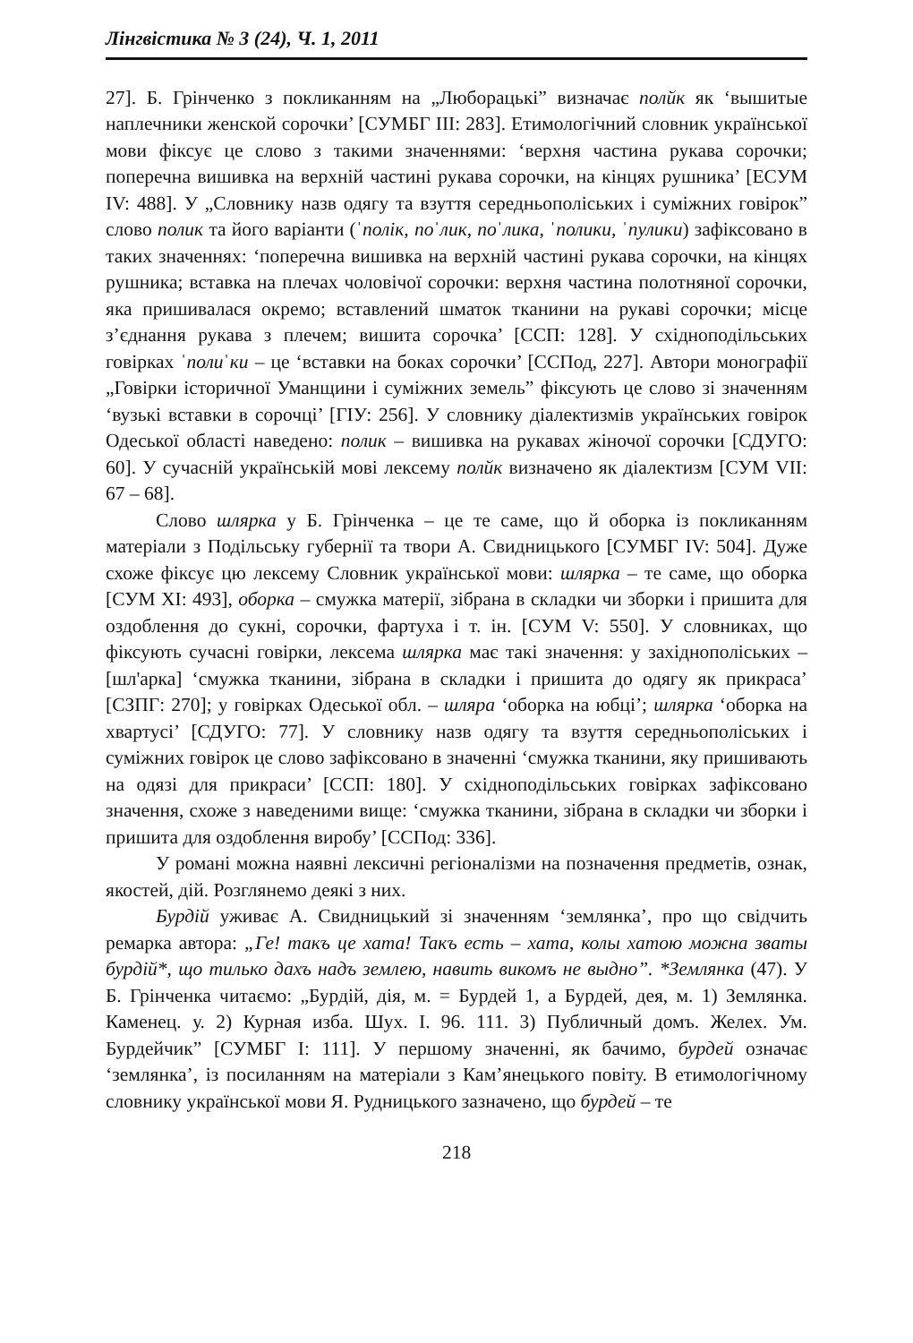Лінгвістика № 3 (24), Ч. 1, 2011
27]. Б. Грінченко з покликанням на „Люборацькі” визначає полйк як ‘вышитые наплечники женской сорочки’ [СУМБГ III: 283]. Етимологічний словник української мови фіксує це слово з такими значеннями: ‘верхня частина рукава сорочки; поперечна вишивка на верхній частині рукава сорочки, на кінцях рушника’ [ЕСУМ IV: 488]. У „Словнику назв одягу та взуття середньополіських і суміжних говірок” слово полик та його варіанти (ˈполік, поˈлик, поˈлика, ˈполики, ˈпулики) зафіксовано в таких значеннях: ‘поперечна вишивка на верхній частині рукава сорочки, на кінцях рушника; вставка на плечах чоловічої сорочки: верхня частина полотняної сорочки, яка пришивалася окремо; вставлений шматок тканини на рукаві сорочки; місце з’єднання рукава з плечем; вишита сорочка’ [ССП: 128]. У східноподільських говірках ˈполиˈки – це ‘вставки на боках сорочки’ [ССПод, 227]. Автори монографії „Говірки історичної Уманщини і суміжних земель” фіксують це слово зі значенням ‘вузькі вставки в сорочці’ [ГІУ: 256]. У словнику діалектизмів українських говірок Одеської області наведено: полик – вишивка на рукавах жіночої сорочки [СДУГО: 60]. У сучасній українській мові лексему полйк визначено як діалектизм [СУМ VII: 67 – 68].
Слово шлярка у Б. Грінченка – це те саме, що й оборка із покликанням матеріали з Подільську губернії та твори А. Свидницького [СУМБГ IV: 504]. Дуже схоже фіксує цю лексему Словник української мови: шлярка – те саме, що оборка [СУМ XI: 493], оборка – смужка матерії, зібрана в складки чи зборки і пришита для оздоблення до сукні, сорочки, фартуха і т. ін. [СУМ V: 550]. У словниках, що фіксують сучасні говірки, лексема шлярка має такі значення: у західнополіських – [шл'арка] ‘смужка тканини, зібрана в складки і пришита до одягу як прикраса’ [СЗПГ: 270]; у говірках Одеської обл. – шляра ‘оборка на юбці’; шлярка ‘оборка на хвартусі’ [СДУГО: 77]. У словнику назв одягу та взуття середньополіських і суміжних говірок це слово зафіксовано в значенні ‘смужка тканини, яку пришивають на одязі для прикраси’ [ССП: 180]. У східноподільських говірках зафіксовано значення, схоже з наведеними вище: ‘смужка тканини, зібрана в складки чи зборки і пришита для оздоблення виробу’ [ССПод: 336].
У романі можна наявні лексичні регіоналізми на позначення предметів, ознак, якостей, дій. Розглянемо деякі з них.
Бурдій уживає А. Свидницький зі значенням ‘землянка’, про що свідчить ремарка автора: „Ге! такъ це хата! Такъ есть – хата, колы хатою можна звaты бурдій*, що тилько дахъ надъ землею, навить викомъ не выдно”. *Землянка (47). У Б. Грінченка читаємо: „Бурдій, дія, м. = Бурдей 1, а Бурдей, дея, м. 1) Землянка. Каменец. у. 2) Курная изба. Шух. I. 96. 111. 3) Публичный домъ. Желех. Ум. Бурдейчик” [СУМБГ I: 111]. У першому значенні, як бачимо, бурдей означає ‘землянка’, із посиланням на матеріали з Кам’янецького повіту. В етимологічному словнику української мови Я. Рудницького зазначено, що бурдей – те
218